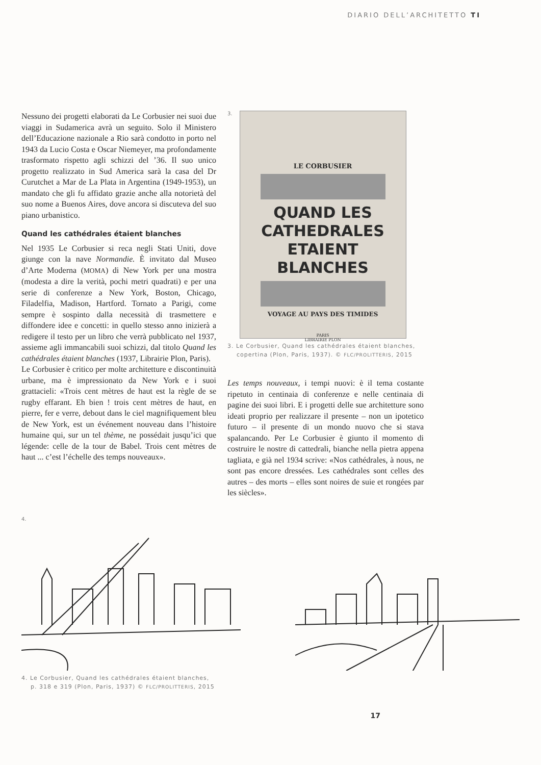DIARIO DELL’ARCHITETTO TI
Nessuno dei progetti elaborati da Le Corbusier nei suoi due viaggi in Sudamerica avrà un seguito. Solo il Ministero dell’Educazione nazionale a Rio sarà condotto in porto nel 1943 da Lucio Costa e Oscar Niemeyer, ma profondamente trasformato rispetto agli schizzi del ’36. Il suo unico progetto realizzato in Sud America sarà la casa del Dr Curutchet a Mar de La Plata in Argentina (1949-1953), un mandato che gli fu affidato grazie anche alla notorietà del suo nome a Buenos Aires, dove ancora si discuteva del suo piano urbanistico.
Quand les cathédrales étaient blanches
Nel 1935 Le Corbusier si reca negli Stati Uniti, dove giunge con la nave Normandie. È invitato dal Museo d’Arte Moderna (MOMA) di New York per una mostra (modesta a dire la verità, pochi metri quadrati) e per una serie di conferenze a New York, Boston, Chicago, Filadelfia, Madison, Hartford. Tornato a Parigi, come sempre è sospinto dalla necessità di trasmettere e diffondere idee e concetti: in quello stesso anno inizierà a redigere il testo per un libro che verrà pubblicato nel 1937, assieme agli immancabili suoi schizzi, dal titolo Quand les cathédrales étaient blanches (1937, Librairie Plon, Paris).
Le Corbusier è critico per molte architetture e discontinuità urbane, ma è impressionato da New York e i suoi grattacieli: «Trois cent mètres de haut est la règle de se rugby effarant. Eh bien ! trois cent mètres de haut, en pierre, fer e verre, debout dans le ciel magnifiquement bleu de New York, est un événement nouveau dans l’histoire humaine qui, sur un tel thème, ne possédait jusqu’ici que légende: celle de la tour de Babel. Trois cent mètres de haut ... c’est l’échelle des temps nouveaux».
3.
LE CORBUSIER
QUAND LES CATHEDRALES
ETAIENT BLANCHES
VOYAGE AU PAYS DES TIMIDES
PARIS
LIBRAIRIE PLON
3. Le Corbusier, Quand les cathédrales étaient blanches,
copertina (Plon, Paris, 1937). © FLC/PROLITTERIS, 2015
Les temps nouveaux, i tempi nuovi: è il tema costante ripetuto in centinaia di conferenze e nelle centinaia di pagine dei suoi libri. E i progetti delle sue architetture sono ideati proprio per realizzare il presente – non un ipotetico futuro – il presente di un mondo nuovo che si stava spalancando. Per Le Corbusier è giunto il momento di costruire le nostre di cattedrali, bianche nella pietra appena tagliata, e già nel 1934 scrive: «Nos cathédrales, à nous, ne sont pas encore dressées. Les cathédrales sont celles des autres – des morts – elles sont noires de suie et rongées par les siècles».
4.
4. Le Corbusier, Quand les cathédrales étaient blanches,
p. 318 e 319 (Plon, Paris, 1937) © FLC/PROLITTERIS, 2015
17